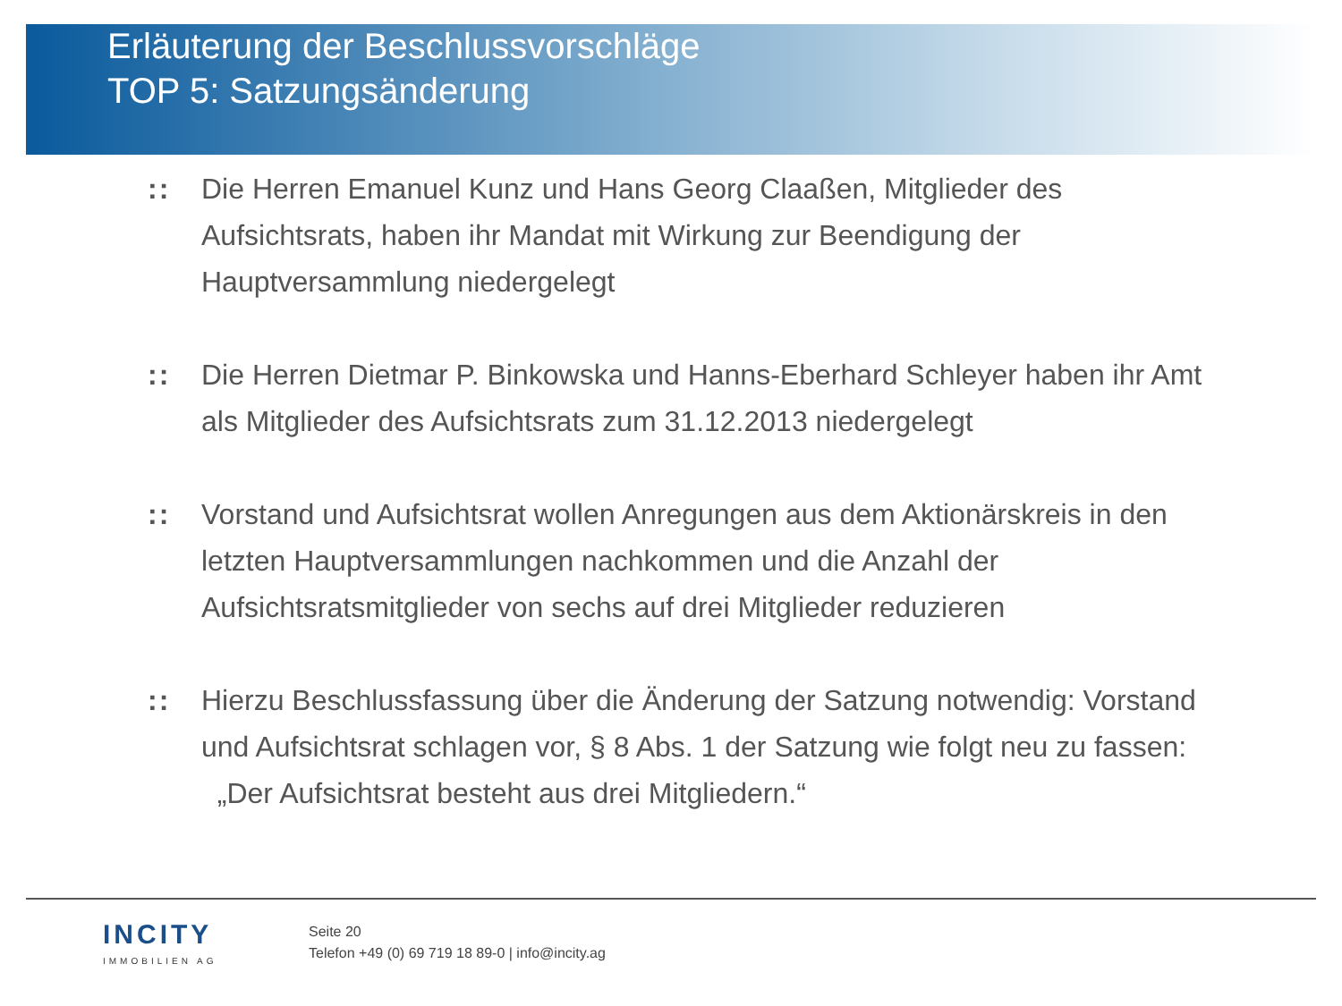Erläuterung der Beschlussvorschläge
TOP 5: Satzungsänderung
:: Die Herren Emanuel Kunz und Hans Georg Claaßen, Mitglieder des Aufsichtsrats, haben ihr Mandat mit Wirkung zur Beendigung der Hauptversammlung niedergelegt
:: Die Herren Dietmar P. Binkowska und Hanns-Eberhard Schleyer haben ihr Amt als Mitglieder des Aufsichtsrats zum 31.12.2013 niedergelegt
:: Vorstand und Aufsichtsrat wollen Anregungen aus dem Aktionärskreis in den letzten Hauptversammlungen nachkommen und die Anzahl der Aufsichtsratsmitglieder von sechs auf drei Mitglieder reduzieren
:: Hierzu Beschlussfassung über die Änderung der Satzung notwendig: Vorstand und Aufsichtsrat schlagen vor, § 8 Abs. 1 der Satzung wie folgt neu zu fassen:
„Der Aufsichtsrat besteht aus drei Mitgliedern.“
INCITY
IMMOBILIEN AG
Seite 20
Telefon +49 (0) 69 719 18 89-0 | info@incity.ag